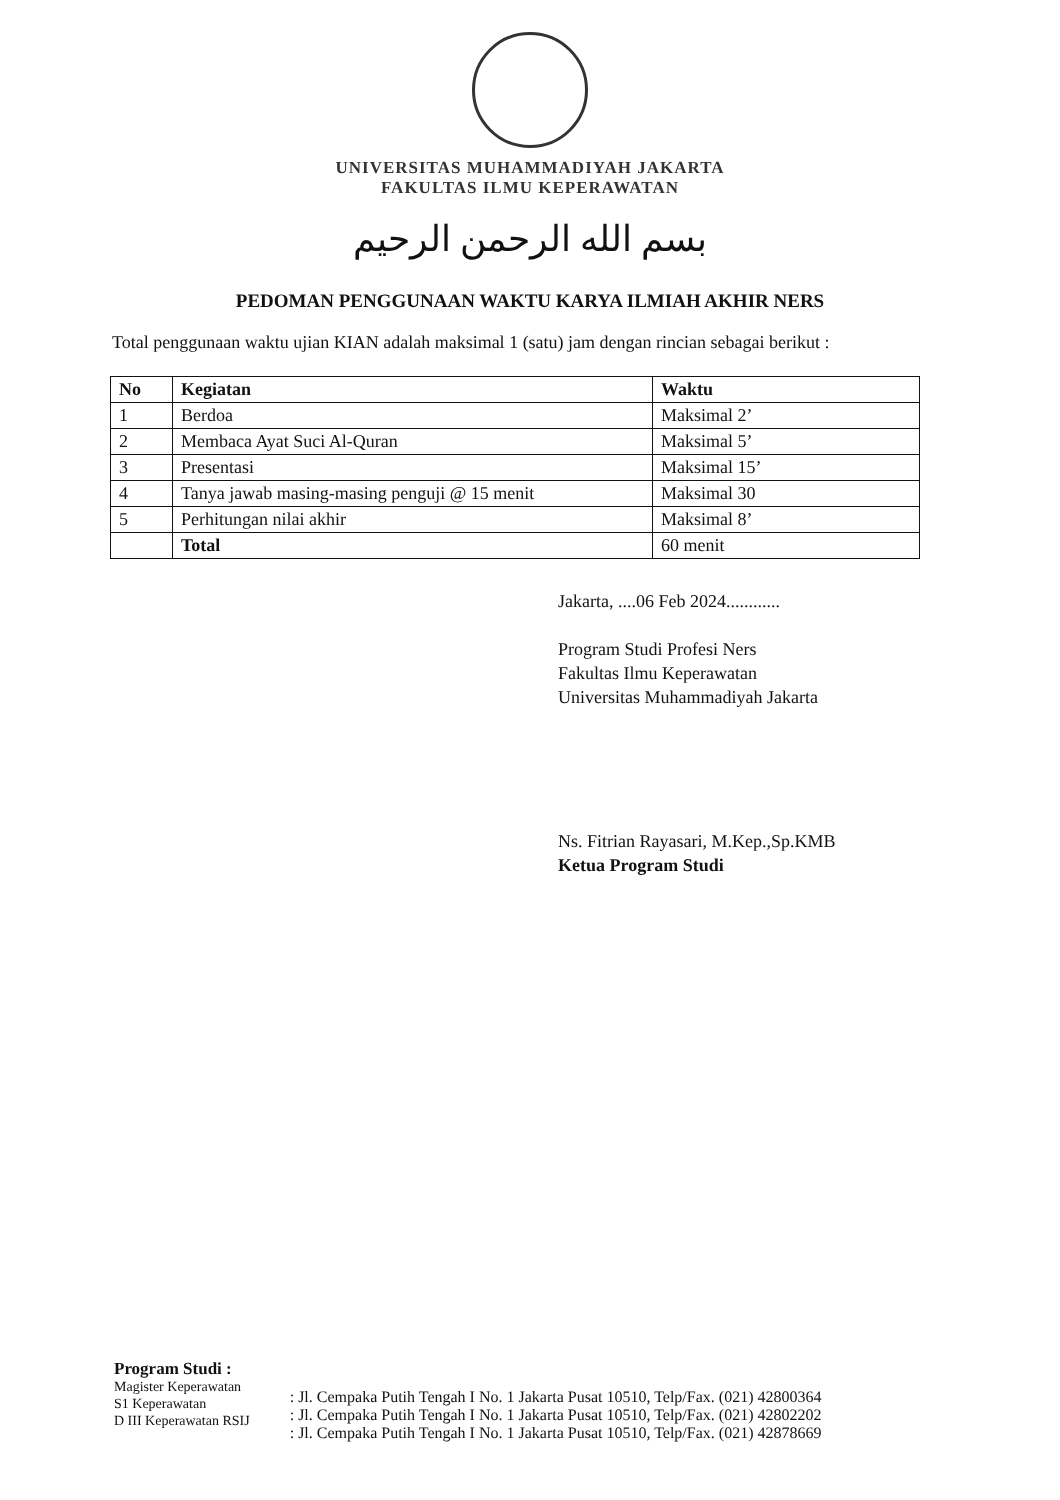UNIVERSITAS MUHAMMADIYAH JAKARTA
FAKULTAS ILMU KEPERAWATAN
بسم الله الرحمن الرحيم
PEDOMAN PENGGUNAAN WAKTU KARYA ILMIAH AKHIR NERS
Total penggunaan waktu ujian KIAN adalah maksimal 1 (satu) jam dengan rincian sebagai berikut :
| No | Kegiatan | Waktu |
| --- | --- | --- |
| 1 | Berdoa | Maksimal 2’ |
| 2 | Membaca Ayat Suci Al-Quran | Maksimal 5’ |
| 3 | Presentasi | Maksimal 15’ |
| 4 | Tanya jawab masing-masing penguji @ 15 menit | Maksimal 30 |
| 5 | Perhitungan nilai akhir | Maksimal 8’ |
| | Total | 60 menit |
Jakarta, ....06 Feb 2024............
Program Studi Profesi Ners
Fakultas Ilmu Keperawatan
Universitas Muhammadiyah Jakarta
Ns. Fitrian Rayasari, M.Kep.,Sp.KMB
Ketua Program Studi
Program Studi :
Magister Keperawatan
S1 Keperawatan
D III Keperawatan RSIJ
: Jl. Cempaka Putih Tengah I No. 1 Jakarta Pusat 10510, Telp/Fax. (021) 42800364
: Jl. Cempaka Putih Tengah I No. 1 Jakarta Pusat 10510, Telp/Fax. (021) 42802202
: Jl. Cempaka Putih Tengah I No. 1 Jakarta Pusat 10510, Telp/Fax. (021) 42878669